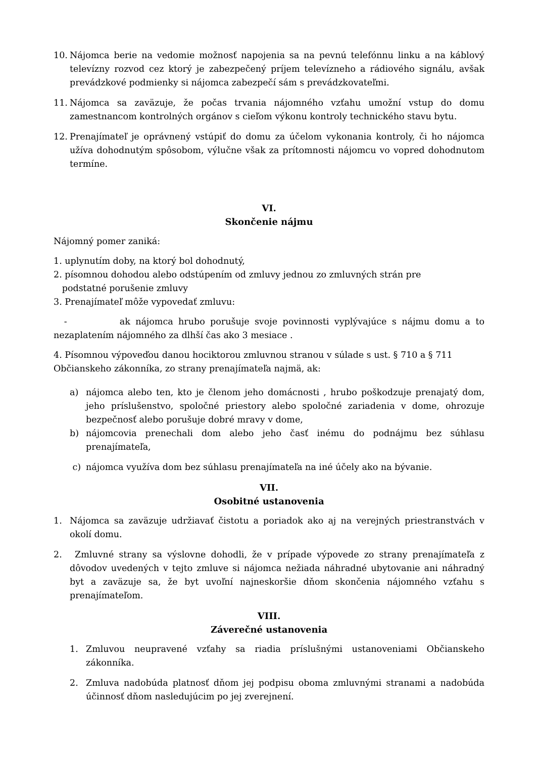10. Nájomca berie na vedomie možnosť napojenia sa na pevnú telefónnu linku a na káblový televízny rozvod cez ktorý je zabezpečený príjem televízneho a rádiového signálu, avšak prevádzkové podmienky si nájomca zabezpečí sám s prevádzkovateľmi.
11. Nájomca sa zaväzuje, že počas trvania nájomného vzťahu umožní vstup do domu zamestnancom kontrolných orgánov s cieľom výkonu kontroly technického stavu bytu.
12. Prenajímateľ je oprávnený vstúpiť do domu za účelom vykonania kontroly, či ho nájomca užíva dohodnutým spôsobom, výlučne však za prítomnosti nájomcu vo vopred dohodnutom termíne.
VI.
Skončenie nájmu
Nájomný pomer zaniká:
1. uplynutím doby, na ktorý bol dohodnutý,
2. písomnou dohodou alebo odstúpením od zmluvy jednou zo zmluvných strán pre
podstatné porušenie zmluvy
3. Prenajímateľ môže vypovedať zmluvu:
- ak nájomca hrubo porušuje svoje povinnosti vyplývajúce s nájmu domu a to nezaplatením nájomného za dlhší čas ako 3 mesiace .
4. Písomnou výpoveďou danou hociktorou zmluvnou stranou v súlade s ust. § 710 a § 711 Občianskeho zákonníka, zo strany prenajímateľa najmä, ak:
a) nájomca alebo ten, kto je členom jeho domácnosti , hrubo poškodzuje prenajatý dom, jeho príslušenstvo, spoločné priestory alebo spoločné zariadenia v dome, ohrozuje bezpečnosť alebo porušuje dobré mravy v dome,
b) nájomcovia prenechali dom alebo jeho časť inému do podnájmu bez súhlasu prenajímateľa,
c) nájomca využíva dom bez súhlasu prenajímateľa na iné účely ako na bývanie.
VII.
Osobitné ustanovenia
1. Nájomca sa zaväzuje udržiavať čistotu a poriadok ako aj na verejných priestranstvách v okolí domu.
2. Zmluvné strany sa výslovne dohodli, že v prípade výpovede zo strany prenajímateľa z dôvodov uvedených v tejto zmluve si nájomca nežiada náhradné ubytovanie ani náhradný byt a zaväzuje sa, že byt uvoľní najneskoršie dňom skončenia nájomného vzťahu s prenajímateľom.
VIII.
Záverečné ustanovenia
1. Zmluvou neupravené vzťahy sa riadia príslušnými ustanoveniami Občianskeho zákonníka.
2. Zmluva nadobúda platnosť dňom jej podpisu oboma zmluvnými stranami a nadobúda účinnosť dňom nasledujúcim po jej zverejnení.